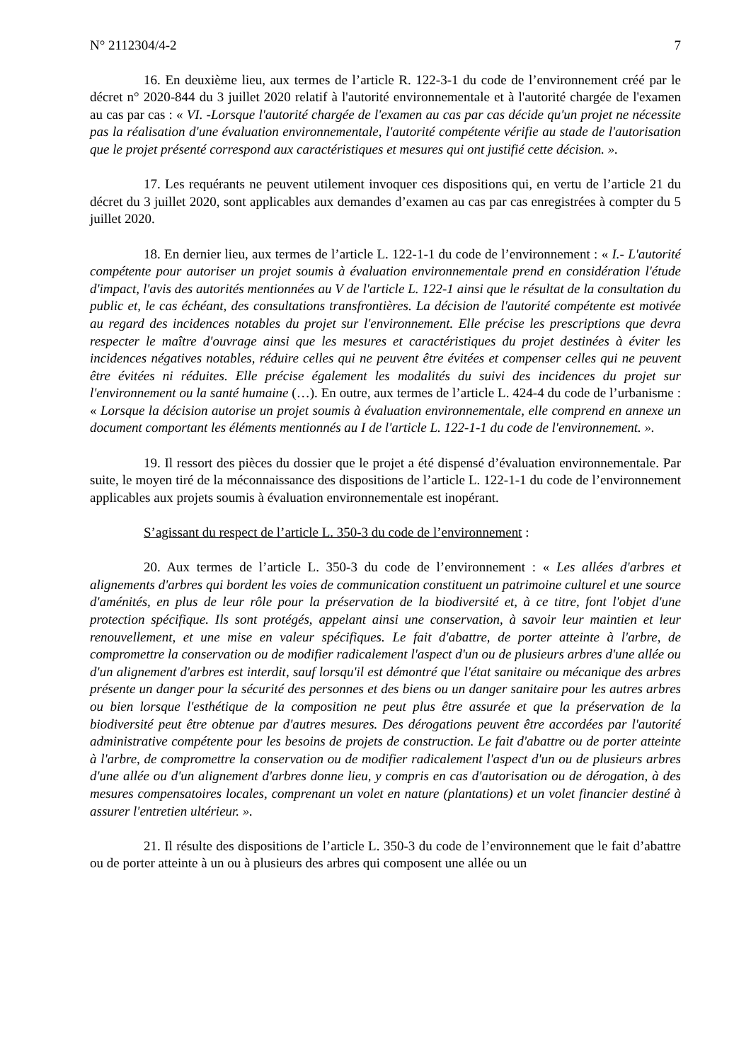N° 2112304/4-2 7
16. En deuxième lieu, aux termes de l’article R. 122-3-1 du code de l’environnement créé par le décret n° 2020-844 du 3 juillet 2020 relatif à l'autorité environnementale et à l'autorité chargée de l'examen au cas par cas : « VI. -Lorsque l'autorité chargée de l'examen au cas par cas décide qu'un projet ne nécessite pas la réalisation d'une évaluation environnementale, l'autorité compétente vérifie au stade de l'autorisation que le projet présenté correspond aux caractéristiques et mesures qui ont justifié cette décision. ».
17. Les requérants ne peuvent utilement invoquer ces dispositions qui, en vertu de l’article 21 du décret du 3 juillet 2020, sont applicables aux demandes d’examen au cas par cas enregistrées à compter du 5 juillet 2020.
18. En dernier lieu, aux termes de l’article L. 122-1-1 du code de l’environnement : « I.- L'autorité compétente pour autoriser un projet soumis à évaluation environnementale prend en considération l'étude d'impact, l'avis des autorités mentionnées au V de l'article L. 122-1 ainsi que le résultat de la consultation du public et, le cas échéant, des consultations transfrontières. La décision de l'autorité compétente est motivée au regard des incidences notables du projet sur l'environnement. Elle précise les prescriptions que devra respecter le maître d'ouvrage ainsi que les mesures et caractéristiques du projet destinées à éviter les incidences négatives notables, réduire celles qui ne peuvent être évitées et compenser celles qui ne peuvent être évitées ni réduites. Elle précise également les modalités du suivi des incidences du projet sur l'environnement ou la santé humaine (…). En outre, aux termes de l’article L. 424-4 du code de l’urbanisme : « Lorsque la décision autorise un projet soumis à évaluation environnementale, elle comprend en annexe un document comportant les éléments mentionnés au I de l'article L. 122-1-1 du code de l'environnement. ».
19. Il ressort des pièces du dossier que le projet a été dispensé d’évaluation environnementale. Par suite, le moyen tiré de la méconnaissance des dispositions de l’article L. 122-1-1 du code de l’environnement applicables aux projets soumis à évaluation environnementale est inopérant.
S’agissant du respect de l’article L. 350-3 du code de l’environnement :
20. Aux termes de l’article L. 350-3 du code de l’environnement : « Les allées d'arbres et alignements d'arbres qui bordent les voies de communication constituent un patrimoine culturel et une source d'aménités, en plus de leur rôle pour la préservation de la biodiversité et, à ce titre, font l'objet d'une protection spécifique. Ils sont protégés, appelant ainsi une conservation, à savoir leur maintien et leur renouvellement, et une mise en valeur spécifiques. Le fait d'abattre, de porter atteinte à l'arbre, de compromettre la conservation ou de modifier radicalement l'aspect d'un ou de plusieurs arbres d'une allée ou d'un alignement d'arbres est interdit, sauf lorsqu'il est démontré que l'état sanitaire ou mécanique des arbres présente un danger pour la sécurité des personnes et des biens ou un danger sanitaire pour les autres arbres ou bien lorsque l'esthétique de la composition ne peut plus être assurée et que la préservation de la biodiversité peut être obtenue par d'autres mesures. Des dérogations peuvent être accordées par l'autorité administrative compétente pour les besoins de projets de construction. Le fait d'abattre ou de porter atteinte à l'arbre, de compromettre la conservation ou de modifier radicalement l'aspect d'un ou de plusieurs arbres d'une allée ou d'un alignement d'arbres donne lieu, y compris en cas d'autorisation ou de dérogation, à des mesures compensatoires locales, comprenant un volet en nature (plantations) et un volet financier destiné à assurer l'entretien ultérieur. ».
21. Il résulte des dispositions de l’article L. 350-3 du code de l’environnement que le fait d’abattre ou de porter atteinte à un ou à plusieurs des arbres qui composent une allée ou un